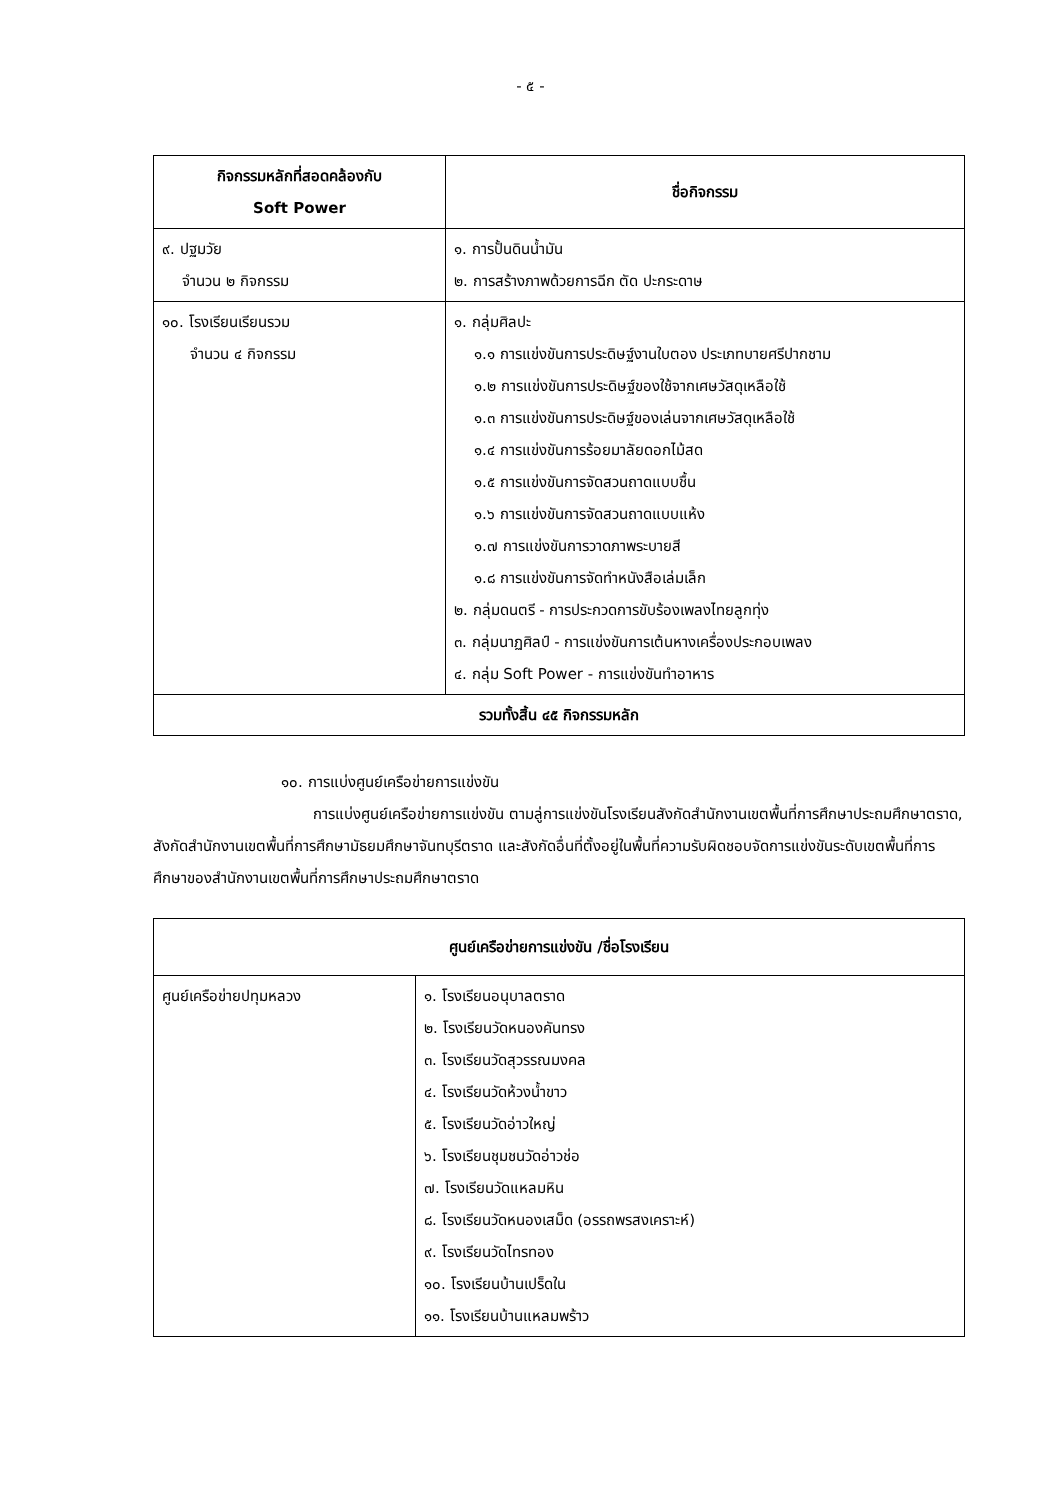- ๕ -
| กิจกรรมหลักที่สอดคล้องกับ Soft Power | ชื่อกิจกรรม |
| --- | --- |
| ๙. ปฐมวัย จำนวน ๒ กิจกรรม | ๑. การปั้นดินน้ำมัน ๒. การสร้างภาพด้วยการฉีก ตัด ปะกระดาษ |
| ๑๐. โรงเรียนเรียนรวม จำนวน ๔ กิจกรรม | ๑. กลุ่มศิลปะ ๑.๑ การแข่งขันการประดิษฐ์งานใบตอง ประเภทบายศรีปากชาม ๑.๒ การแข่งขันการประดิษฐ์ของใช้จากเศษวัสดุเหลือใช้ ๑.๓ การแข่งขันการประดิษฐ์ของเล่นจากเศษวัสดุเหลือใช้ ๑.๔ การแข่งขันการร้อยมาลัยดอกไม้สด ๑.๕ การแข่งขันการจัดสวนถาดแบบชื้น ๑.๖ การแข่งขันการจัดสวนถาดแบบแห้ง ๑.๗ การแข่งขันการวาดภาพระบายสี ๑.๘ การแข่งขันการจัดทำหนังสือเล่มเล็ก ๒. กลุ่มดนตรี - การประกวดการขับร้องเพลงไทยลูกทุ่ง ๓. กลุ่มนาฏศิลป์ - การแข่งขันการเต้นหางเครื่องประกอบเพลง ๔. กลุ่ม Soft Power - การแข่งขันทำอาหาร |
| รวมทั้งสิ้น ๔๕ กิจกรรมหลัก | |
๑๐. การแบ่งศูนย์เครือข่ายการแข่งขัน
การแบ่งศูนย์เครือข่ายการแข่งขัน ตามลู่การแข่งขันโรงเรียนสังกัดสำนักงานเขตพื้นที่การศึกษาประถมศึกษาตราด, สังกัดสำนักงานเขตพื้นที่การศึกษามัธยมศึกษาจันทบุรีตราด และสังกัดอื่นที่ตั้งอยู่ในพื้นที่ความรับผิดชอบจัดการแข่งขันระดับเขตพื้นที่การศึกษาของสำนักงานเขตพื้นที่การศึกษาประถมศึกษาตราด
| ศูนย์เครือข่ายการแข่งขัน /ชื่อโรงเรียน | |
| --- | --- |
| ศูนย์เครือข่ายปทุมหลวง | ๑. โรงเรียนอนุบาลตราด ๒. โรงเรียนวัดหนองคันทรง ๓. โรงเรียนวัดสุวรรณมงคล ๔. โรงเรียนวัดห้วงน้ำขาว ๕. โรงเรียนวัดอ่าวใหญ่ ๖. โรงเรียนชุมชนวัดอ่าวช่อ ๗. โรงเรียนวัดแหลมหิน ๘. โรงเรียนวัดหนองเสม็ด (อรรถพรสงเคราะห์) ๙. โรงเรียนวัดไทรทอง ๑๐. โรงเรียนบ้านเปร็ดใน ๑๑. โรงเรียนบ้านแหลมพร้าว |